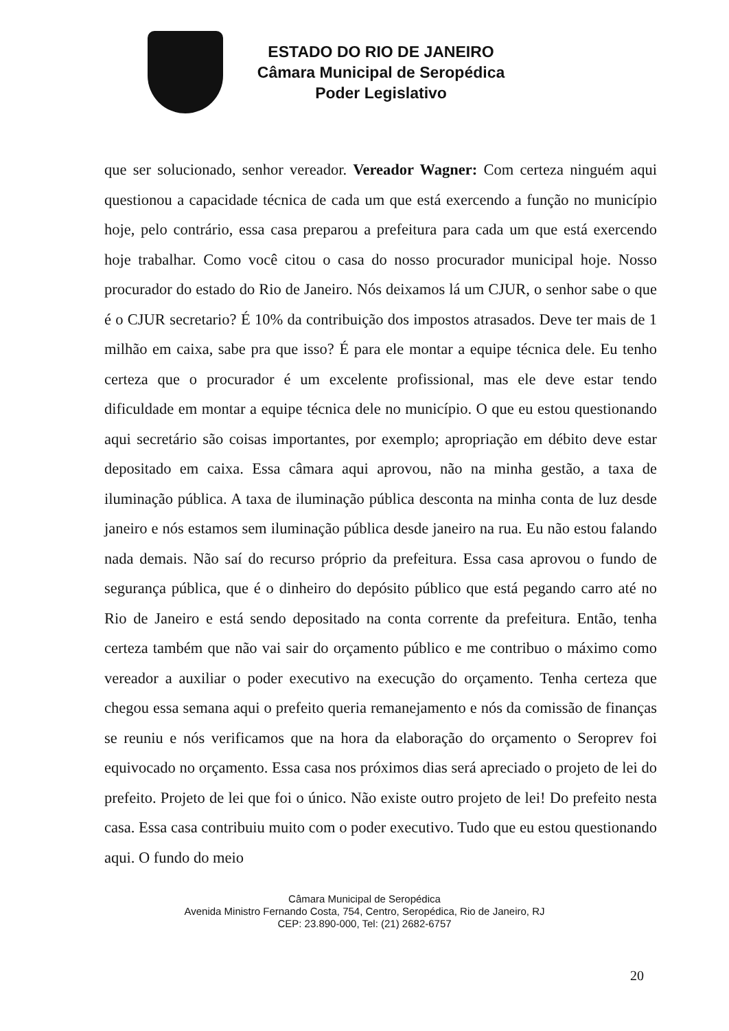ESTADO DO RIO DE JANEIRO
Câmara Municipal de Seropédica
Poder Legislativo
que ser solucionado, senhor vereador. Vereador Wagner: Com certeza ninguém aqui questionou a capacidade técnica de cada um que está exercendo a função no município hoje, pelo contrário, essa casa preparou a prefeitura para cada um que está exercendo hoje trabalhar. Como você citou o casa do nosso procurador municipal hoje. Nosso procurador do estado do Rio de Janeiro. Nós deixamos lá um CJUR, o senhor sabe o que é o CJUR secretario? É 10% da contribuição dos impostos atrasados. Deve ter mais de 1 milhão em caixa, sabe pra que isso? É para ele montar a equipe técnica dele. Eu tenho certeza que o procurador é um excelente profissional, mas ele deve estar tendo dificuldade em montar a equipe técnica dele no município. O que eu estou questionando aqui secretário são coisas importantes, por exemplo; apropriação em débito deve estar depositado em caixa. Essa câmara aqui aprovou, não na minha gestão, a taxa de iluminação pública. A taxa de iluminação pública desconta na minha conta de luz desde janeiro e nós estamos sem iluminação pública desde janeiro na rua. Eu não estou falando nada demais. Não saí do recurso próprio da prefeitura. Essa casa aprovou o fundo de segurança pública, que é o dinheiro do depósito público que está pegando carro até no Rio de Janeiro e está sendo depositado na conta corrente da prefeitura. Então, tenha certeza também que não vai sair do orçamento público e me contribuo o máximo como vereador a auxiliar o poder executivo na execução do orçamento. Tenha certeza que chegou essa semana aqui o prefeito queria remanejamento e nós da comissão de finanças se reuniu e nós verificamos que na hora da elaboração do orçamento o Seroprev foi equivocado no orçamento. Essa casa nos próximos dias será apreciado o projeto de lei do prefeito. Projeto de lei que foi o único. Não existe outro projeto de lei! Do prefeito nesta casa. Essa casa contribuiu muito com o poder executivo. Tudo que eu estou questionando aqui. O fundo do meio
Câmara Municipal de Seropédica
Avenida Ministro Fernando Costa, 754, Centro, Seropédica, Rio de Janeiro, RJ
CEP: 23.890-000, Tel: (21) 2682-6757
20